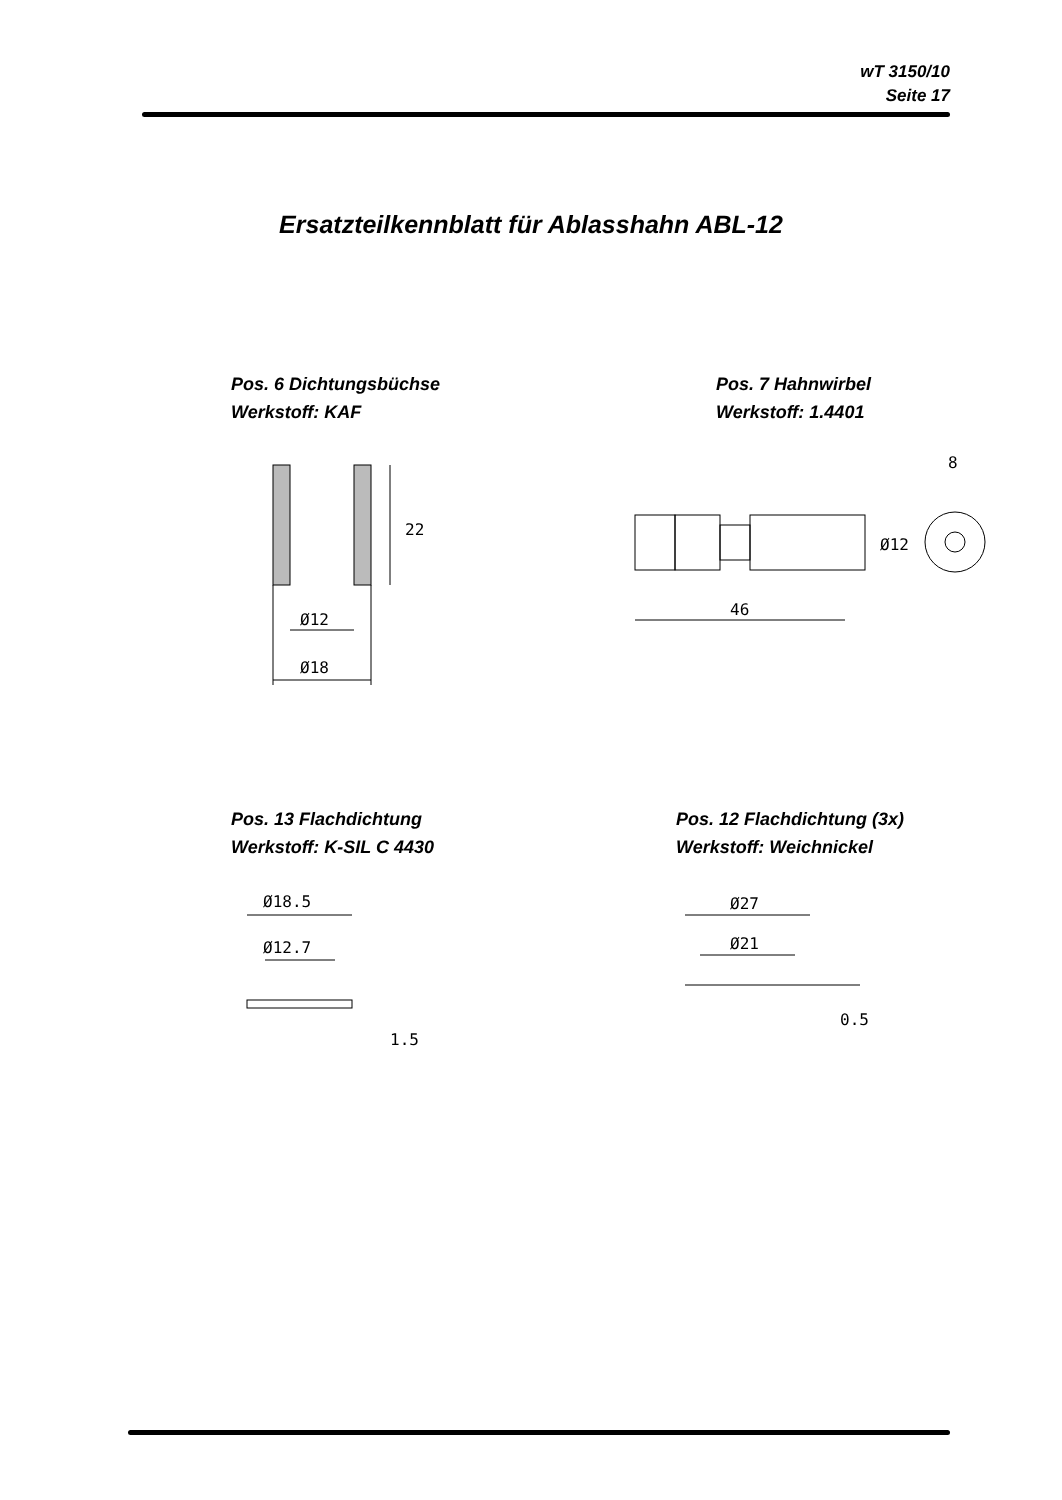wT 3150/10
Seite 17
Ersatzteilkennblatt für Ablasshahn ABL-12
Pos. 6 Dichtungsbüchse
Werkstoff: KAF
Pos. 7 Hahnwirbel
Werkstoff: 1.4401
22
Ø12
Ø18
46
Ø12
8
Pos. 13 Flachdichtung
Werkstoff: K-SIL C 4430
Pos. 12 Flachdichtung (3x)
Werkstoff: Weichnickel
Ø18.5
Ø12.7
1.5
Ø27
Ø21
0.5